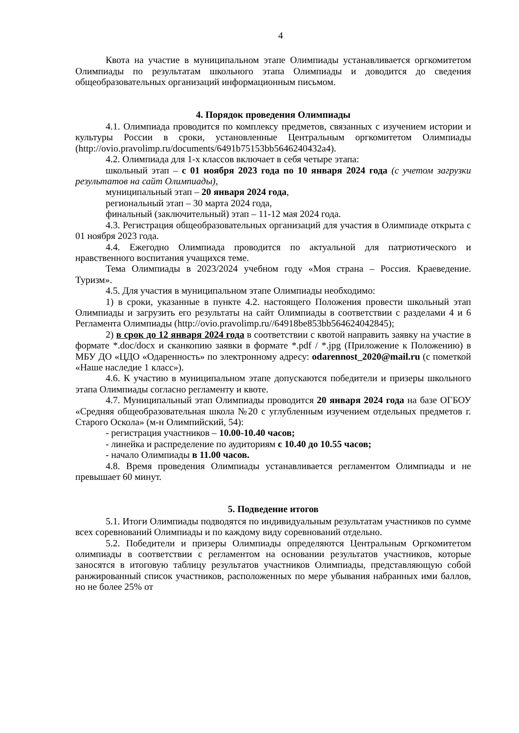4
Квота на участие в муниципальном этапе Олимпиады устанавливается оргкомитетом Олимпиады по результатам школьного этапа Олимпиады и доводится до сведения общеобразовательных организаций информационным письмом.
4. Порядок проведения Олимпиады
4.1. Олимпиада проводится по комплексу предметов, связанных с изучением истории и культуры России в сроки, установленные Центральным оргкомитетом Олимпиады (http://ovio.pravolimp.ru/documents/6491b75153bb5646240432a4).
4.2. Олимпиада для 1-х классов включает в себя четыре этапа:
школьный этап – с 01 ноября 2023 года по 10 января 2024 года (с учетом загрузки результатов на сайт Олимпиады),
муниципальный этап – 20 января 2024 года,
региональный этап – 30 марта 2024 года,
финальный (заключительный) этап – 11-12 мая 2024 года.
4.3. Регистрация общеобразовательных организаций для участия в Олимпиаде открыта с 01 ноября 2023 года.
4.4. Ежегодно Олимпиада проводится по актуальной для патриотического и нравственного воспитания учащихся теме.
Тема Олимпиады в 2023/2024 учебном году «Моя страна – Россия. Краеведение. Туризм».
4.5. Для участия в муниципальном этапе Олимпиады необходимо:
1) в сроки, указанные в пункте 4.2. настоящего Положения провести школьный этап Олимпиады и загрузить его результаты на сайт Олимпиады в соответствии с разделами 4 и 6 Регламента Олимпиады (http://ovio.pravolimp.ru//64918be853bb564624042845);
2) в срок до 12 января 2024 года в соответствии с квотой направить заявку на участие в формате *.doc/docx и сканкопию заявки в формате *.pdf / *.jpg (Приложение к Положению) в МБУ ДО «ЦДО «Одаренность» по электронному адресу: odarennost_2020@mail.ru (с пометкой «Наше наследие 1 класс»).
4.6. К участию в муниципальном этапе допускаются победители и призеры школьного этапа Олимпиады согласно регламенту и квоте.
4.7. Муниципальный этап Олимпиады проводится 20 января 2024 года на базе ОГБОУ «Средняя общеобразовательная школа №20 с углубленным изучением отдельных предметов г. Старого Оскола» (м-н Олимпийский, 54):
- регистрация участников – 10.00-10.40 часов;
- линейка и распределение по аудиториям с 10.40 до 10.55 часов;
- начало Олимпиады в 11.00 часов.
4.8. Время проведения Олимпиады устанавливается регламентом Олимпиады и не превышает 60 минут.
5. Подведение итогов
5.1. Итоги Олимпиады подводятся по индивидуальным результатам участников по сумме всех соревнований Олимпиады и по каждому виду соревнований отдельно.
5.2. Победители и призеры Олимпиады определяются Центральным Оргкомитетом олимпиады в соответствии с регламентом на основании результатов участников, которые заносятся в итоговую таблицу результатов участников Олимпиады, представляющую собой ранжированный список участников, расположенных по мере убывания набранных ими баллов, но не более 25% от